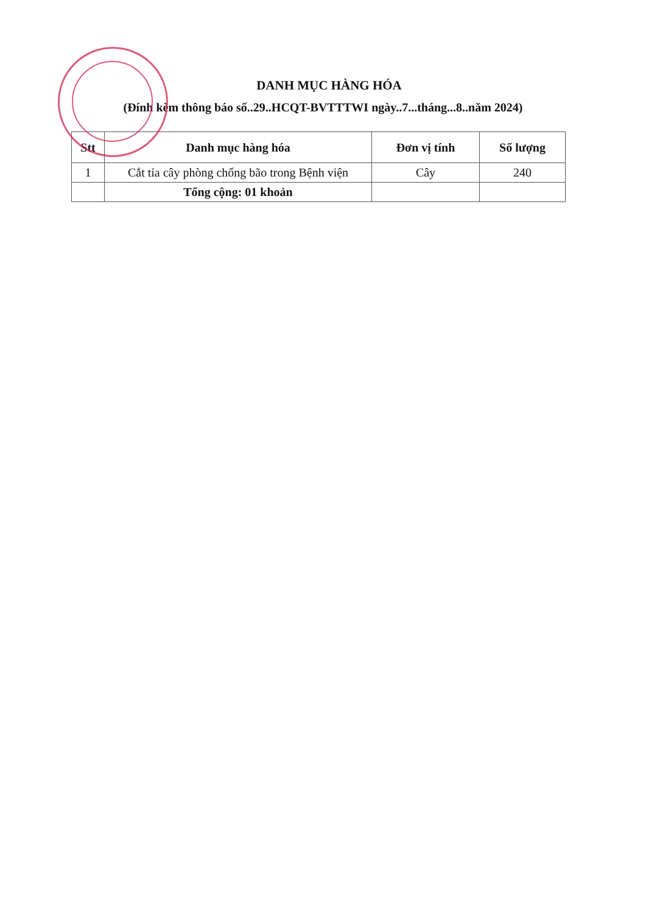DANH MỤC HÀNG HÓA
(Đính kèm thông báo số..29..HCQT-BVTTTWI ngày..7...tháng...8..năm 2024)
| Stt | Danh mục hàng hóa | Đơn vị tính | Số lượng |
| --- | --- | --- | --- |
| 1 | Cắt tỉa cây phòng chống bão trong Bệnh viện | Cây | 240 |
| | Tổng cộng: 01 khoản | | |